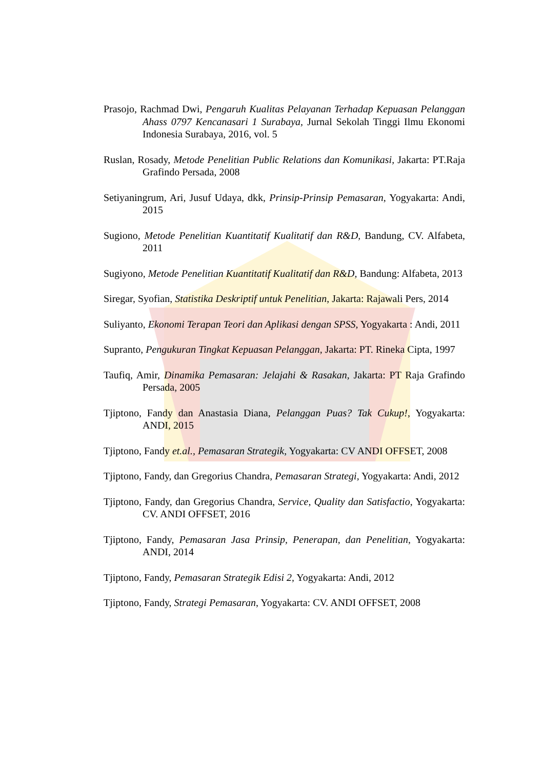Prasojo, Rachmad Dwi, Pengaruh Kualitas Pelayanan Terhadap Kepuasan Pelanggan Ahass 0797 Kencanasari 1 Surabaya, Jurnal Sekolah Tinggi Ilmu Ekonomi Indonesia Surabaya, 2016, vol. 5
Ruslan, Rosady, Metode Penelitian Public Relations dan Komunikasi, Jakarta: PT.Raja Grafindo Persada, 2008
Setiyaningrum, Ari, Jusuf Udaya, dkk, Prinsip-Prinsip Pemasaran, Yogyakarta: Andi, 2015
Sugiono, Metode Penelitian Kuantitatif Kualitatif dan R&D, Bandung, CV. Alfabeta, 2011
Sugiyono, Metode Penelitian Kuantitatif Kualitatif dan R&D, Bandung: Alfabeta, 2013
Siregar, Syofian, Statistika Deskriptif untuk Penelitian, Jakarta: Rajawali Pers, 2014
Suliyanto, Ekonomi Terapan Teori dan Aplikasi dengan SPSS, Yogyakarta : Andi, 2011
Supranto, Pengukuran Tingkat Kepuasan Pelanggan, Jakarta: PT. Rineka Cipta, 1997
Taufiq, Amir, Dinamika Pemasaran: Jelajahi & Rasakan, Jakarta: PT Raja Grafindo Persada, 2005
Tjiptono, Fandy dan Anastasia Diana, Pelanggan Puas? Tak Cukup!, Yogyakarta: ANDI, 2015
Tjiptono, Fandy et.al., Pemasaran Strategik, Yogyakarta: CV ANDI OFFSET, 2008
Tjiptono, Fandy, dan Gregorius Chandra, Pemasaran Strategi, Yogyakarta: Andi, 2012
Tjiptono, Fandy, dan Gregorius Chandra, Service, Quality dan Satisfactio, Yogyakarta: CV. ANDI OFFSET, 2016
Tjiptono, Fandy, Pemasaran Jasa Prinsip, Penerapan, dan Penelitian, Yogyakarta: ANDI, 2014
Tjiptono, Fandy, Pemasaran Strategik Edisi 2, Yogyakarta: Andi, 2012
Tjiptono, Fandy, Strategi Pemasaran, Yogyakarta: CV. ANDI OFFSET, 2008